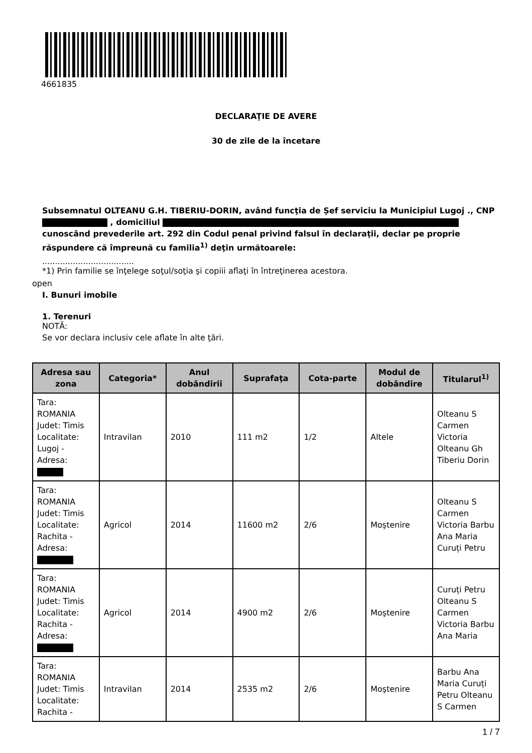4661835
DECLARAŢIE DE AVERE
30 de zile de la încetare
Subsemnatul OLTEANU G.H. TIBERIU-DORIN, având funcţia de Șef serviciu la Municipiul Lugoj ., CNP , domiciliul
cunoscând prevederile art. 292 din Codul penal privind falsul în declaraţii, declar pe proprie răspundere că împreună cu familia<sup>1)</sup> deţin următoarele:
....................................
*1) Prin familie se înţelege soţul/soţia şi copiii aflaţi în întreţinerea acestora.
open
I. Bunuri imobile
1. Terenuri
NOTĂ:
Se vor declara inclusiv cele aflate în alte ţări.
| Adresa sau zona | Categoria* | Anul dobândirii | Suprafaţa | Cota-parte | Modul de dobândire | Titularul<sup>1)</sup> |
| --- | --- | --- | --- | --- | --- | --- |
| Tara: ROMANIA Judet: Timis Localitate: Lugoj - Adresa: | Intravilan | 2010 | 111 m2 | 1/2 | Altele | Olteanu S Carmen Victoria Olteanu Gh Tiberiu Dorin |
| Tara: ROMANIA Judet: Timis Localitate: Rachita - Adresa: | Agricol | 2014 | 11600 m2 | 2/6 | Moştenire | Olteanu S Carmen Victoria Barbu Ana Maria Curuți Petru |
| Tara: ROMANIA Judet: Timis Localitate: Rachita - Adresa: | Agricol | 2014 | 4900 m2 | 2/6 | Moştenire | Curuți Petru Olteanu S Carmen Victoria Barbu Ana Maria |
| Tara: ROMANIA Judet: Timis Localitate: Rachita - | Intravilan | 2014 | 2535 m2 | 2/6 | Moştenire | Barbu Ana Maria Curuți Petru Olteanu S Carmen |
1 / 7